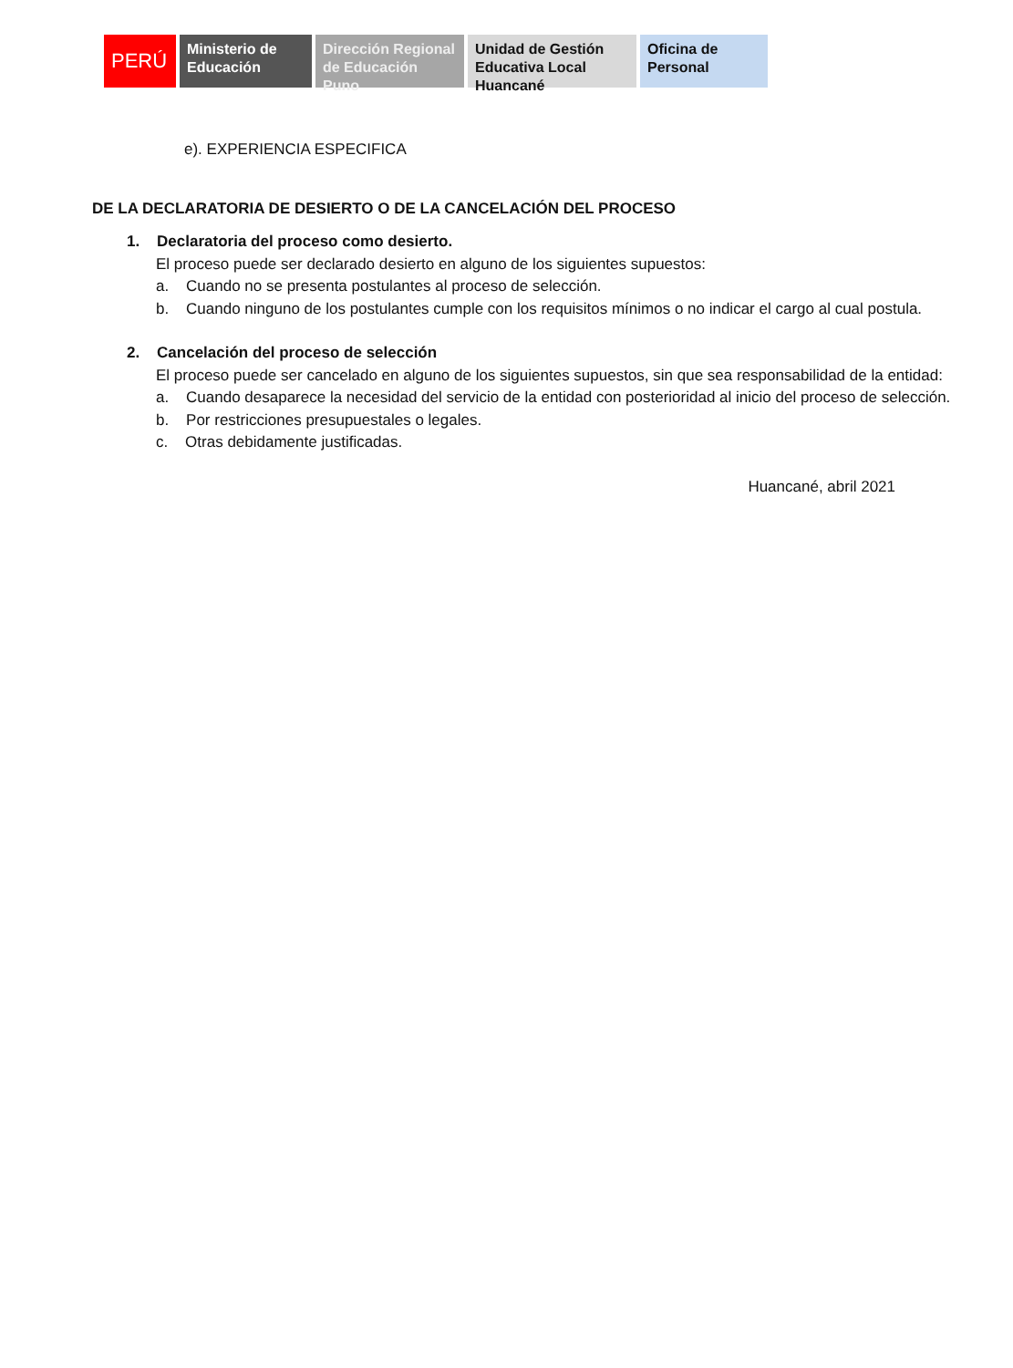PERÚ Ministerio de Educación
Dirección Regional de Educación Puno
Unidad de Gestión Educativa Local Huancané
Oficina de Personal
e). EXPERIENCIA ESPECIFICA
DE LA DECLARATORIA DE DESIERTO O DE LA CANCELACIÓN DEL PROCESO
1. Declaratoria del proceso como desierto.
El proceso puede ser declarado desierto en alguno de los siguientes supuestos:
a. Cuando no se presenta postulantes al proceso de selección.
b. Cuando ninguno de los postulantes cumple con los requisitos mínimos o no indicar el cargo al cual postula.
2. Cancelación del proceso de selección
El proceso puede ser cancelado en alguno de los siguientes supuestos, sin que sea responsabilidad de la entidad:
a. Cuando desaparece la necesidad del servicio de la entidad con posterioridad al inicio del proceso de selección.
b. Por restricciones presupuestales o legales.
c. Otras debidamente justificadas.
Huancané, abril 2021